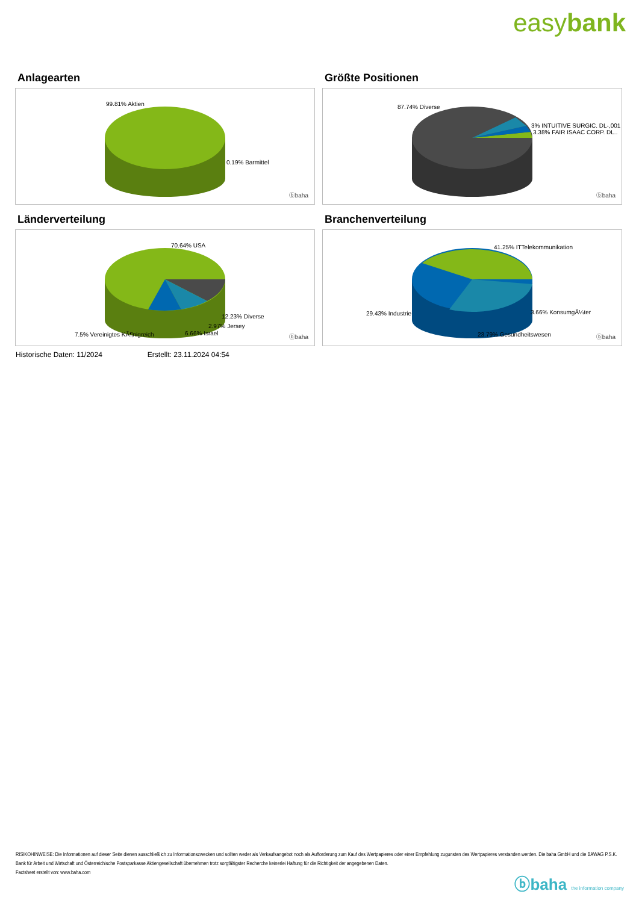easybank
Anlagearten
99.81% Aktien
0.19% Barmittel
ⓑbaha
Größte Positionen
87.74% Diverse
3% INTUITIVE SURGIC. DL-,001
3.38% FAIR ISAAC CORP. DL..
ⓑbaha
Länderverteilung
70.64% USA
12.23% Diverse
2.97% Jersey
6.66% Israel
7.5% Vereinigtes KÃ¶nigreich ⓑbaha
Branchenverteilung
41.25% ITTelekommunikation
29.43% Industrie 3.66% KonsumgÃ¼ter
23.79% Gesundheitswesen ⓑbaha
Historische Daten: 11/2024 Erstellt: 23.11.2024 04:54
RISIKOHINWEISE: Die Informationen auf dieser Seite dienen ausschließlich zu Informationszwecken und sollten weder als Verkaufsangebot noch als Aufforderung zum Kauf des Wertpapieres oder einer Empfehlung zugunsten des Wertpapieres verstanden werden. Die baha GmbH und die BAWAG P.S.K. Bank für Arbeit und Wirtschaft und Österreichische Postsparkasse Aktiengesellschaft übernehmen trotz sorgfältigster Recherche keinerlei Haftung für die Richtigkeit der angegebenen Daten.
Factsheet erstellt von: www.baha.com
ⓑbaha the information company